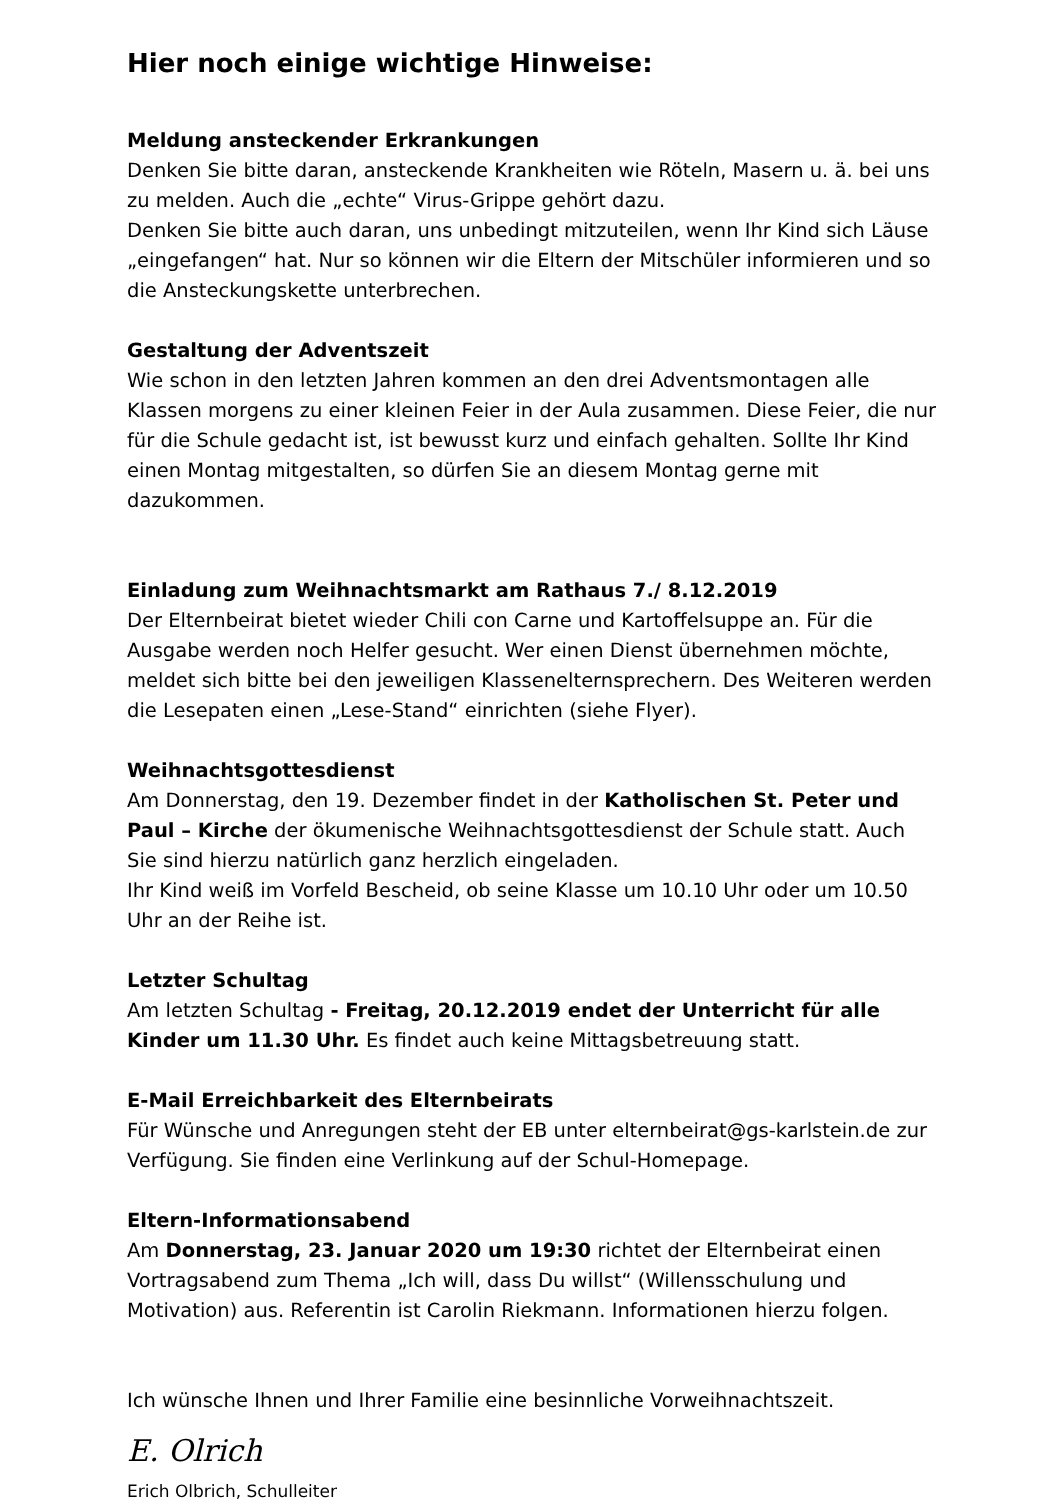Hier noch einige wichtige Hinweise:
Meldung ansteckender Erkrankungen
Denken Sie bitte daran, ansteckende Krankheiten wie Röteln, Masern u. ä. bei uns zu melden. Auch die „echte“ Virus-Grippe gehört dazu.
Denken Sie bitte auch daran, uns unbedingt mitzuteilen, wenn Ihr Kind sich Läuse „eingefangen“ hat. Nur so können wir die Eltern der Mitschüler informieren und so die Ansteckungskette unterbrechen.
Gestaltung der Adventszeit
Wie schon in den letzten Jahren kommen an den drei Adventsmontagen alle Klassen morgens zu einer kleinen Feier in der Aula zusammen. Diese Feier, die nur für die Schule gedacht ist, ist bewusst kurz und einfach gehalten. Sollte Ihr Kind einen Montag mitgestalten, so dürfen Sie an diesem Montag gerne mit dazukommen.
Einladung zum Weihnachtsmarkt am Rathaus 7./ 8.12.2019
Der Elternbeirat bietet wieder Chili con Carne und Kartoffelsuppe an. Für die Ausgabe werden noch Helfer gesucht. Wer einen Dienst übernehmen möchte, meldet sich bitte bei den jeweiligen Klassenelternsprechern. Des Weiteren werden die Lesepaten einen „Lese-Stand“ einrichten (siehe Flyer).
Weihnachtsgottesdienst
Am Donnerstag, den 19. Dezember findet in der Katholischen St. Peter und Paul – Kirche der ökumenische Weihnachtsgottesdienst der Schule statt. Auch Sie sind hierzu natürlich ganz herzlich eingeladen.
Ihr Kind weiß im Vorfeld Bescheid, ob seine Klasse um 10.10 Uhr oder um 10.50 Uhr an der Reihe ist.
Letzter Schultag
Am letzten Schultag - Freitag, 20.12.2019 endet der Unterricht für alle Kinder um 11.30 Uhr. Es findet auch keine Mittagsbetreuung statt.
E-Mail Erreichbarkeit des Elternbeirats
Für Wünsche und Anregungen steht der EB unter elternbeirat@gs-karlstein.de zur Verfügung. Sie finden eine Verlinkung auf der Schul-Homepage.
Eltern-Informationsabend
Am Donnerstag, 23. Januar 2020 um 19:30 richtet der Elternbeirat einen Vortragsabend zum Thema „Ich will, dass Du willst“ (Willensschulung und Motivation) aus. Referentin ist Carolin Riekmann. Informationen hierzu folgen.
Ich wünsche Ihnen und Ihrer Familie eine besinnliche Vorweihnachtszeit.
E. Olrich
Erich Olbrich, Schulleiter